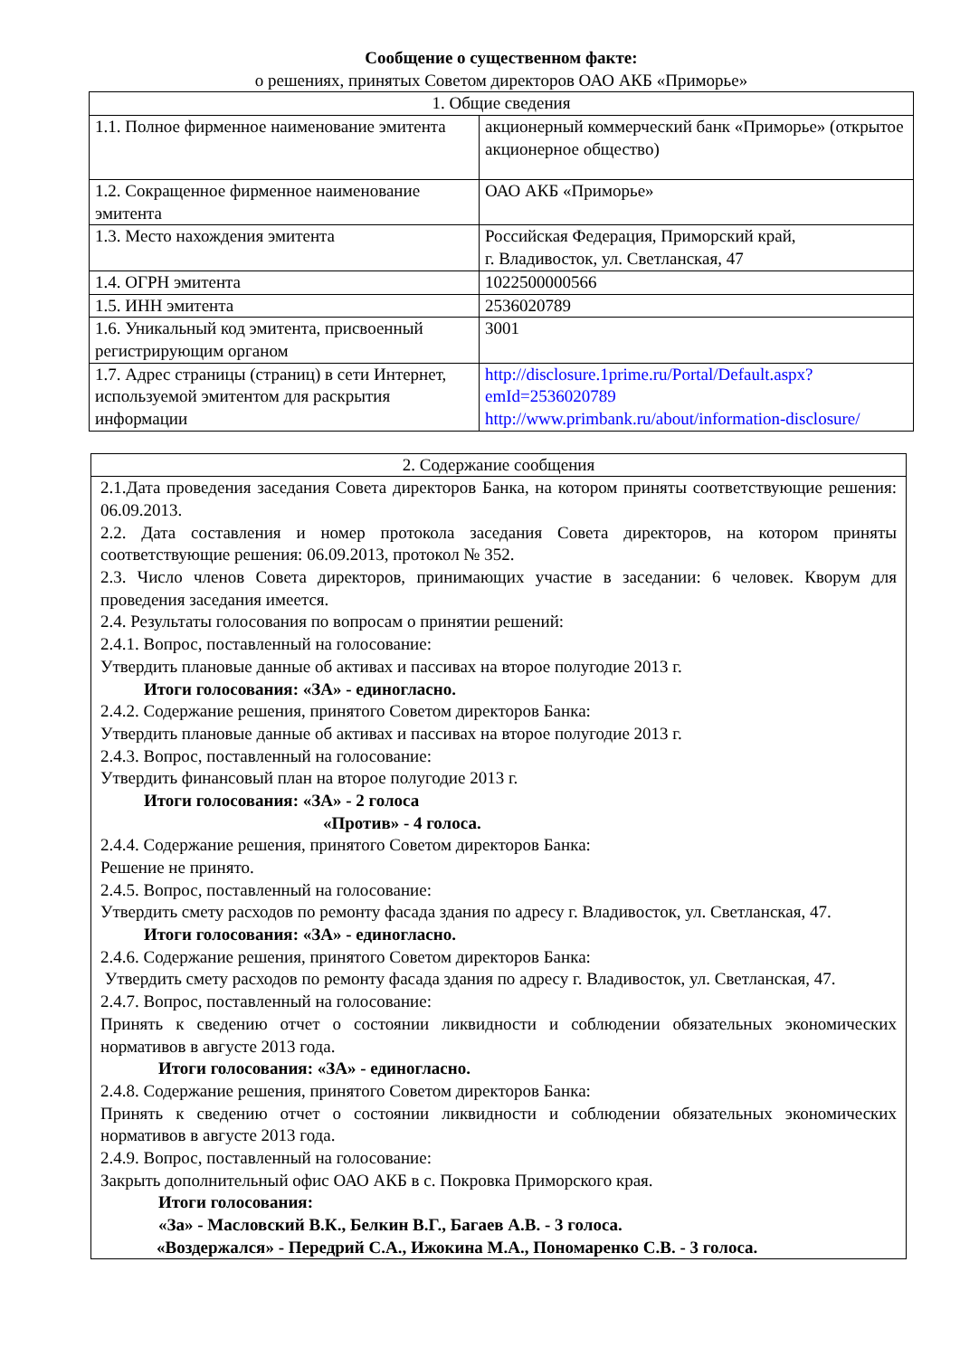Сообщение о существенном факте:
о решениях, принятых Советом директоров ОАО АКБ «Приморье»
| 1. Общие сведения | |
| --- | --- |
| 1.1. Полное фирменное наименование эмитента | акционерный коммерческий банк «Приморье» (открытое акционерное общество) |
| 1.2. Сокращенное фирменное наименование эмитента | ОАО АКБ «Приморье» |
| 1.3. Место нахождения эмитента | Российская Федерация, Приморский край, г. Владивосток, ул. Светланская, 47 |
| 1.4. ОГРН эмитента | 1022500000566 |
| 1.5. ИНН эмитента | 2536020789 |
| 1.6. Уникальный код эмитента, присвоенный регистрирующим органом | 3001 |
| 1.7. Адрес страницы (страниц) в сети Интернет, используемой эмитентом для раскрытия информации | http://disclosure.1prime.ru/Portal/Default.aspx?emId=2536020789 http://www.primbank.ru/about/information-disclosure/ |
| 2. Содержание сообщения |
| --- |
| 2.1.Дата проведения заседания Совета директоров Банка, на котором приняты соответствующие решения: 06.09.2013. 2.2. Дата составления и номер протокола заседания Совета директоров, на котором приняты соответствующие решения: 06.09.2013, протокол № 352. 2.3. Число членов Совета директоров, принимающих участие в заседании: 6 человек. Кворум для проведения заседания имеется. 2.4. Результаты голосования по вопросам о принятии решений: 2.4.1. Вопрос, поставленный на голосование: Утвердить плановые данные об активах и пассивах на второе полугодие 2013 г. Итоги голосования: «ЗА» - единогласно. 2.4.2. Содержание решения, принятого Советом директоров Банка: Утвердить плановые данные об активах и пассивах на второе полугодие 2013 г. 2.4.3. Вопрос, поставленный на голосование: Утвердить финансовый план на второе полугодие 2013 г. Итоги голосования: «ЗА» - 2 голоса «Против» - 4 голоса. 2.4.4. Содержание решения, принятого Советом директоров Банка: Решение не принято. 2.4.5. Вопрос, поставленный на голосование: Утвердить смету расходов по ремонту фасада здания по адресу г. Владивосток, ул. Светланская, 47. Итоги голосования: «ЗА» - единогласно. 2.4.6. Содержание решения, принятого Советом директоров Банка: Утвердить смету расходов по ремонту фасада здания по адресу г. Владивосток, ул. Светланская, 47. 2.4.7. Вопрос, поставленный на голосование: Принять к сведению отчет о состоянии ликвидности и соблюдении обязательных экономических нормативов в августе 2013 года. Итоги голосования: «ЗА» - единогласно. 2.4.8. Содержание решения, принятого Советом директоров Банка: Принять к сведению отчет о состоянии ликвидности и соблюдении обязательных экономических нормативов в августе 2013 года. 2.4.9. Вопрос, поставленный на голосование: Закрыть дополнительный офис ОАО АКБ в с. Покровка Приморского края. Итоги голосования: «За» - Масловский В.К., Белкин В.Г., Багаев А.В. - 3 голоса. «Воздержался» - Передрий С.А., Ижокина М.А., Пономаренко С.В. - 3 голоса. |